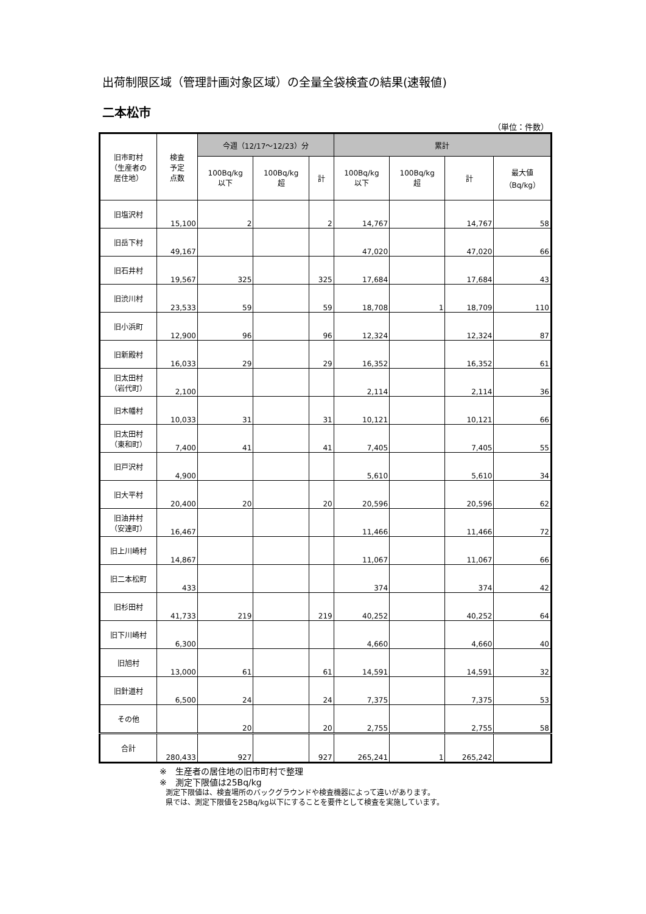出荷制限区域（管理計画対象区域）の全量全袋検査の結果(速報値)
二本松市
（単位：件数）
| 旧市町村 （生産者の 居住地） | 検査 予定 点数 | 今週（12/17～12/23）分 | | | 累計 | | | |
| --- | --- | --- | --- | --- | --- | --- | --- | --- |
| | | 100Bq/kg 以下 | 100Bq/kg 超 | 計 | 100Bq/kg 以下 | 100Bq/kg 超 | 計 | 最大値 （Bq/kg） |
| 旧塩沢村 | 15,100 | 2 | | 2 | 14,767 | | 14,767 | 58 |
| 旧岳下村 | 49,167 | | | | 47,020 | | 47,020 | 66 |
| 旧石井村 | 19,567 | 325 | | 325 | 17,684 | | 17,684 | 43 |
| 旧渋川村 | 23,533 | 59 | | 59 | 18,708 | 1 | 18,709 | 110 |
| 旧小浜町 | 12,900 | 96 | | 96 | 12,324 | | 12,324 | 87 |
| 旧新殿村 | 16,033 | 29 | | 29 | 16,352 | | 16,352 | 61 |
| 旧太田村 （岩代町） | 2,100 | | | | 2,114 | | 2,114 | 36 |
| 旧木幡村 | 10,033 | 31 | | 31 | 10,121 | | 10,121 | 66 |
| 旧太田村 （東和町） | 7,400 | 41 | | 41 | 7,405 | | 7,405 | 55 |
| 旧戸沢村 | 4,900 | | | | 5,610 | | 5,610 | 34 |
| 旧大平村 | 20,400 | 20 | | 20 | 20,596 | | 20,596 | 62 |
| 旧油井村 （安達町） | 16,467 | | | | 11,466 | | 11,466 | 72 |
| 旧上川崎村 | 14,867 | | | | 11,067 | | 11,067 | 66 |
| 旧二本松町 | 433 | | | | 374 | | 374 | 42 |
| 旧杉田村 | 41,733 | 219 | | 219 | 40,252 | | 40,252 | 64 |
| 旧下川崎村 | 6,300 | | | | 4,660 | | 4,660 | 40 |
| 旧旭村 | 13,000 | 61 | | 61 | 14,591 | | 14,591 | 32 |
| 旧針道村 | 6,500 | 24 | | 24 | 7,375 | | 7,375 | 53 |
| その他 | | 20 | | 20 | 2,755 | | 2,755 | 58 |
| 合計 | 280,433 | 927 | | 927 | 265,241 | 1 | 265,242 | |
※　生産者の居住地の旧市町村で整理
※　測定下限値は25Bq/kg
測定下限値は、検査場所のバックグラウンドや検査機器によって違いがあります。
県では、測定下限値を25Bq/kg以下にすることを要件として検査を実施しています。